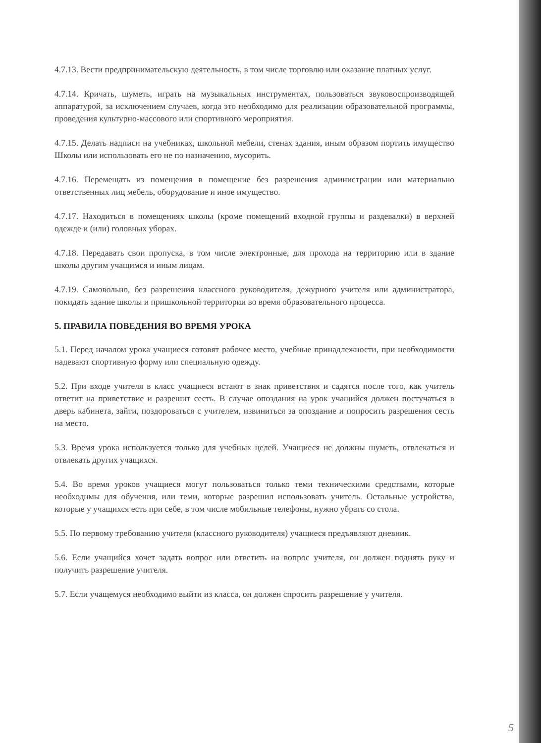4.7.13. Вести предпринимательскую деятельность, в том числе торговлю или оказание платных услуг.
4.7.14. Кричать, шуметь, играть на музыкальных инструментах, пользоваться звуковоспроизводящей аппаратурой, за исключением случаев, когда это необходимо для реализации образовательной программы, проведения культурно-массового или спортивного мероприятия.
4.7.15. Делать надписи на учебниках, школьной мебели, стенах здания, иным образом портить имущество Школы или использовать его не по назначению, мусорить.
4.7.16. Перемещать из помещения в помещение без разрешения администрации или материально ответственных лиц мебель, оборудование и иное имущество.
4.7.17. Находиться в помещениях школы (кроме помещений входной группы и раздевалки) в верхней одежде и (или) головных уборах.
4.7.18. Передавать свои пропуска, в том числе электронные, для прохода на территорию или в здание школы другим учащимся и иным лицам.
4.7.19. Самовольно, без разрешения классного руководителя, дежурного учителя или администратора, покидать здание школы и пришкольной территории во время образовательного процесса.
5. ПРАВИЛА ПОВЕДЕНИЯ ВО ВРЕМЯ УРОКА
5.1. Перед началом урока учащиеся готовят рабочее место, учебные принадлежности, при необходимости надевают спортивную форму или специальную одежду.
5.2. При входе учителя в класс учащиеся встают в знак приветствия и садятся после того, как учитель ответит на приветствие и разрешит сесть. В случае опоздания на урок учащийся должен постучаться в дверь кабинета, зайти, поздороваться с учителем, извиниться за опоздание и попросить разрешения сесть на место.
5.3. Время урока используется только для учебных целей. Учащиеся не должны шуметь, отвлекаться и отвлекать других учащихся.
5.4. Во время уроков учащиеся могут пользоваться только теми техническими средствами, которые необходимы для обучения, или теми, которые разрешил использовать учитель. Остальные устройства, которые у учащихся есть при себе, в том числе мобильные телефоны, нужно убрать со стола.
5.5. По первому требованию учителя (классного руководителя) учащиеся предъявляют дневник.
5.6. Если учащийся хочет задать вопрос или ответить на вопрос учителя, он должен поднять руку и получить разрешение учителя.
5.7. Если учащемуся необходимо выйти из класса, он должен спросить разрешение у учителя.
5